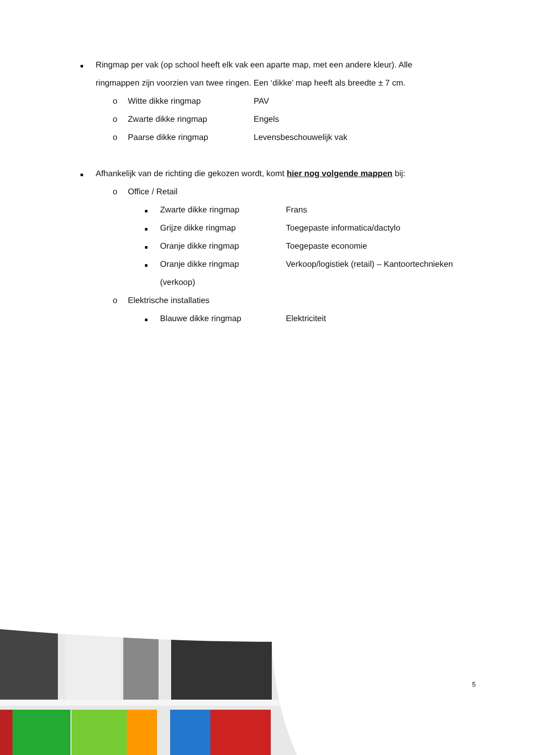Ringmap per vak (op school heeft elk vak een aparte map, met een andere kleur). Alle
ringmappen zijn voorzien van twee ringen. Een ‘dikke’ map heeft als breedte ± 7 cm.
o Witte dikke ringmap PAV
o Zwarte dikke ringmap Engels
o Paarse dikke ringmap Levensbeschouwelijk vak
Afhankelijk van de richting die gekozen wordt, komt hier nog volgende mappen bij:
o Office / Retail
Zwarte dikke ringmap Frans
Grijze dikke ringmap Toegepaste informatica/dactylo
Oranje dikke ringmap Toegepaste economie
Oranje dikke ringmap Verkoop/logistiek (retail) – Kantoortechnieken
(verkoop)
o Elektrische installaties
Blauwe dikke ringmap Elektriciteit
5